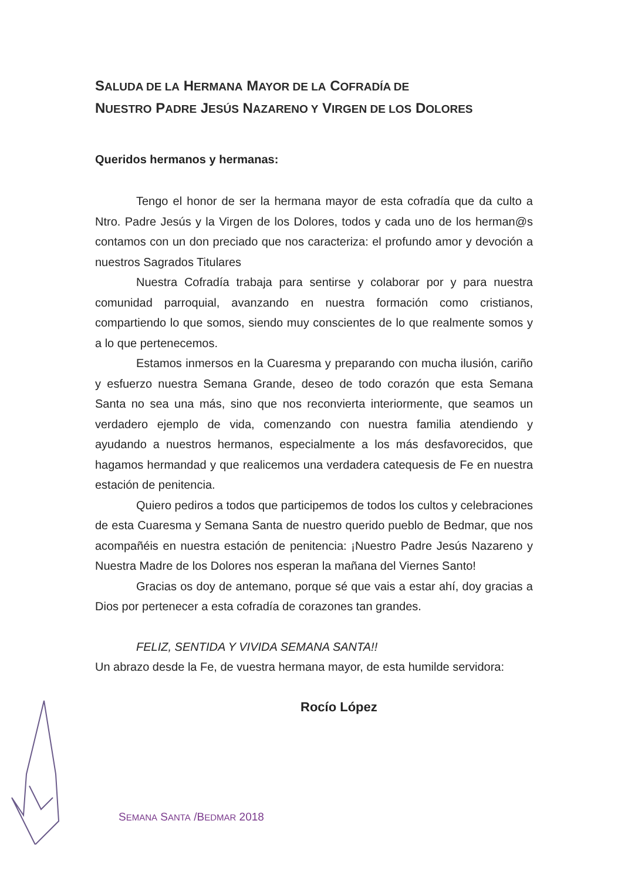SALUDA DE LA HERMANA MAYOR DE LA COFRADÍA DE
NUESTRO PADRE JESÚS NAZARENO Y VIRGEN DE LOS DOLORES
Queridos hermanos y hermanas:
Tengo el honor de ser la hermana mayor de esta cofradía que da culto a Ntro. Padre Jesús y la Virgen de los Dolores, todos y cada uno de los herman@s contamos con un don preciado que nos caracteriza: el profundo amor y devoción a nuestros Sagrados Titulares
Nuestra Cofradía trabaja para sentirse y colaborar por y para nuestra comunidad parroquial, avanzando en nuestra formación como cristianos, compartiendo lo que somos, siendo muy conscientes de lo que realmente somos y a lo que pertenecemos.
Estamos inmersos en la Cuaresma y preparando con mucha ilusión, cariño y esfuerzo nuestra Semana Grande, deseo de todo corazón que esta Semana Santa no sea una más, sino que nos reconvierta interiormente, que seamos un verdadero ejemplo de vida, comenzando con nuestra familia atendiendo y ayudando a nuestros hermanos, especialmente a los más desfavorecidos, que hagamos hermandad y que realicemos una verdadera catequesis de Fe en nuestra estación de penitencia.
Quiero pediros a todos que participemos de todos los cultos y celebraciones de esta Cuaresma y Semana Santa de nuestro querido pueblo de Bedmar, que nos acompañéis en nuestra estación de penitencia: ¡Nuestro Padre Jesús Nazareno y Nuestra Madre de los Dolores nos esperan la mañana del Viernes Santo!
Gracias os doy de antemano, porque sé que vais a estar ahí, doy gracias a Dios por pertenecer a esta cofradía de corazones tan grandes.
FELIZ, SENTIDA Y VIVIDA SEMANA SANTA!!
Un abrazo desde la Fe, de vuestra hermana mayor, de esta humilde servidora:
Rocío López
SEMANA SANTA /BEDMAR 2018